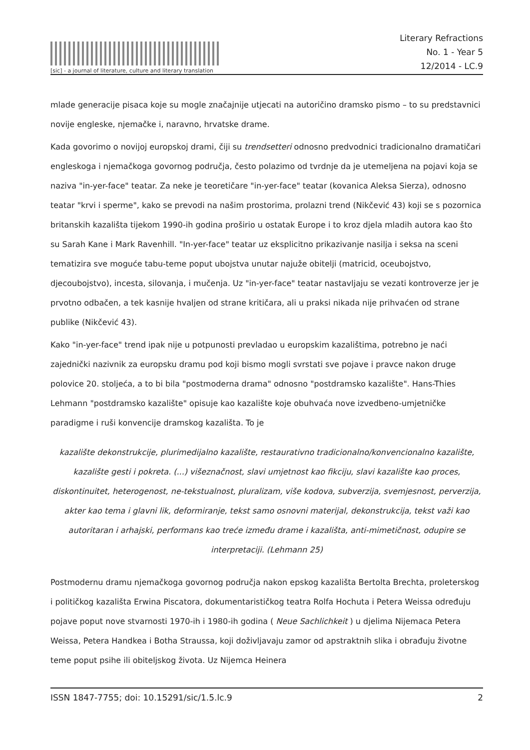[sic] - a journal of literature, culture and literary translation
Literary Refractions
No. 1 - Year 5
12/2014 - LC.9
mlade generacije pisaca koje su mogle značajnije utjecati na autoričino dramsko pismo – to su predstavnici novije engleske, njemačke i, naravno, hrvatske drame.
Kada govorimo o novijoj europskoj drami, čiji su trendsetteri odnosno predvodnici tradicionalno dramatičari engleskoga i njemačkoga govornog područja, često polazimo od tvrdnje da je utemeljena na pojavi koja se naziva "in-yer-face" teatar. Za neke je teoretičare "in-yer-face" teatar (kovanica Aleksa Sierza), odnosno teatar "krvi i sperme", kako se prevodi na našim prostorima, prolazni trend (Nikčević 43) koji se s pozornica britanskih kazališta tijekom 1990-ih godina proširio u ostatak Europe i to kroz djela mladih autora kao što su Sarah Kane i Mark Ravenhill. "In-yer-face" teatar uz eksplicitno prikazivanje nasilja i seksa na sceni tematizira sve moguće tabu-teme poput ubojstva unutar najuže obitelji (matricid, oceubojstvo, djecoubojstvo), incesta, silovanja, i mučenja. Uz "in-yer-face" teatar nastavljaju se vezati kontroverze jer je prvotno odbačen, a tek kasnije hvaljen od strane kritičara, ali u praksi nikada nije prihvaćen od strane publike (Nikčević 43).
Kako "in-yer-face" trend ipak nije u potpunosti prevladao u europskim kazalištima, potrebno je naći zajednički nazivnik za europsku dramu pod koji bismo mogli svrstati sve pojave i pravce nakon druge polovice 20. stoljeća, a to bi bila "postmoderna drama" odnosno "postdramsko kazalište". Hans-Thies Lehmann "postdramsko kazalište" opisuje kao kazalište koje obuhvaća nove izvedbeno-umjetničke paradigme i ruši konvencije dramskog kazališta. To je
kazalište dekonstrukcije, plurimedijalno kazalište, restaurativno tradicionalno/konvencionalno kazalište, kazalište gesti i pokreta. (...) višeznačnost, slavi umjetnost kao fikciju, slavi kazalište kao proces, diskontinuitet, heterogenost, ne-tekstualnost, pluralizam, više kodova, subverzija, svemjesnost, perverzija, akter kao tema i glavni lik, deformiranje, tekst samo osnovni materijal, dekonstrukcija, tekst važi kao autoritaran i arhajski, performans kao treće između drame i kazališta, anti-mimetičnost, odupire se interpretaciji. (Lehmann 25)
Postmodernu dramu njemačkoga govornog područja nakon epskog kazališta Bertolta Brechta, proleterskog i političkog kazališta Erwina Piscatora, dokumentarističkog teatra Rolfa Hochuta i Petera Weissa određuju pojave poput nove stvarnosti 1970-ih i 1980-ih godina ( Neue Sachlichkeit ) u djelima Nijemaca Petera Weissa, Petera Handkea i Botha Straussa, koji doživljavaju zamor od apstraktnih slika i obrađuju životne teme poput psihe ili obiteljskog života. Uz Nijemca Heinera
ISSN 1847-7755; doi: 10.15291/sic/1.5.lc.9 2